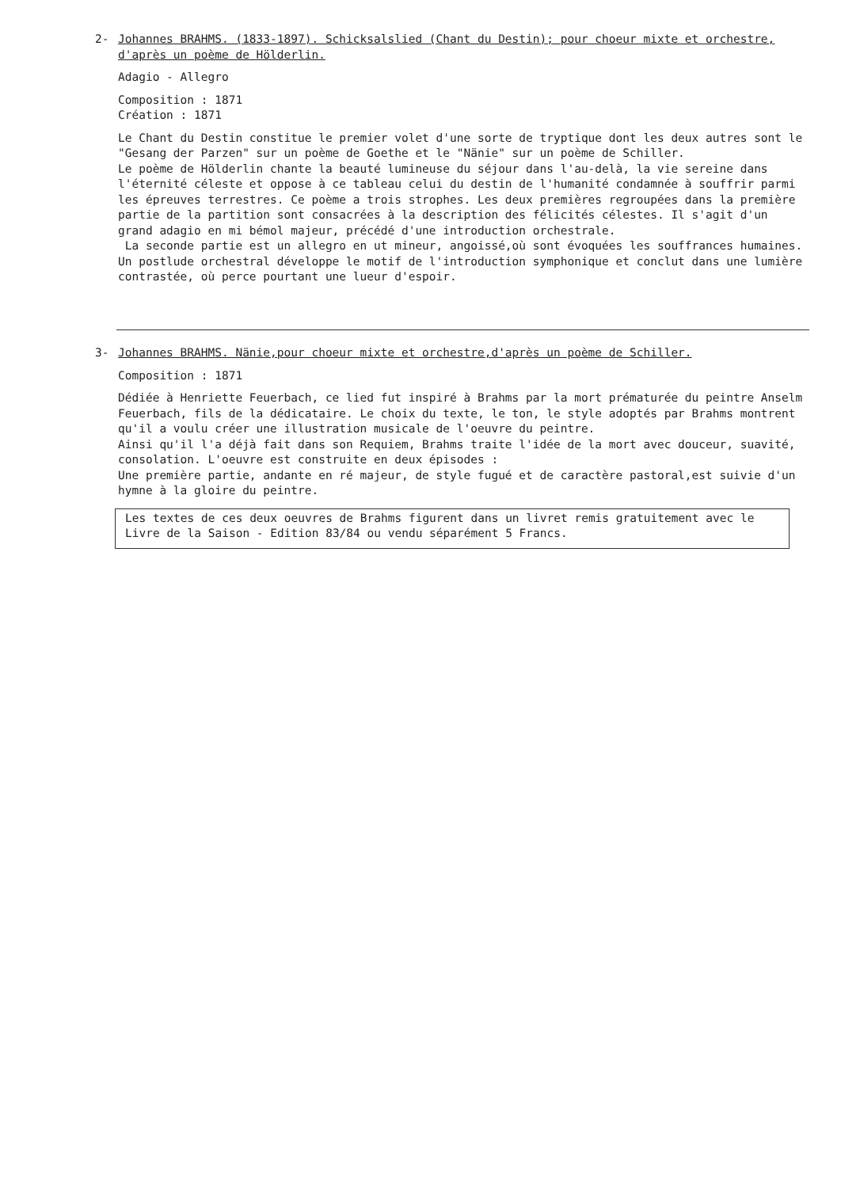2-
Johannes BRAHMS. (1833-1897). Schicksalslied (Chant du Destin); pour choeur mixte et orchestre, d'après un poème de Hölderlin.
Adagio - Allegro
Composition : 1871
Création : 1871
Le Chant du Destin constitue le premier volet d'une sorte de tryptique dont les deux autres sont le "Gesang der Parzen" sur un poème de Goethe et le "Nänie" sur un poème de Schiller.
Le poème de Hölderlin chante la beauté lumineuse du séjour dans l'au-delà, la vie sereine dans l'éternité céleste et oppose à ce tableau celui du destin de l'humanité condamnée à souffrir parmi les épreuves terrestres. Ce poème a trois strophes. Les deux premières regroupées dans la première partie de la partition sont consacrées à la description des félicités célestes. Il s'agit d'un grand adagio en mi bémol majeur, précédé d'une introduction orchestrale.
La seconde partie est un allegro en ut mineur, angoissé,où sont évoquées les souffrances humaines. Un postlude orchestral développe le motif de l'introduction symphonique et conclut dans une lumière contrastée, où perce pourtant une lueur d'espoir.
3-
Johannes BRAHMS. Nänie,pour choeur mixte et orchestre,d'après un poème de Schiller.
Composition : 1871
Dédiée à Henriette Feuerbach, ce lied fut inspiré à Brahms par la mort prématurée du peintre Anselm Feuerbach, fils de la dédicataire. Le choix du texte, le ton, le style adoptés par Brahms montrent qu'il a voulu créer une illustration musicale de l'oeuvre du peintre.
Ainsi qu'il l'a déjà fait dans son Requiem, Brahms traite l'idée de la mort avec douceur, suavité, consolation. L'oeuvre est construite en deux épisodes :
Une première partie, andante en ré majeur, de style fugué et de caractère pastoral,est suivie d'un hymne à la gloire du peintre.
Les textes de ces deux oeuvres de Brahms figurent dans un livret remis gratuitement avec le Livre de la Saison - Edition 83/84 ou vendu séparément 5 Francs.